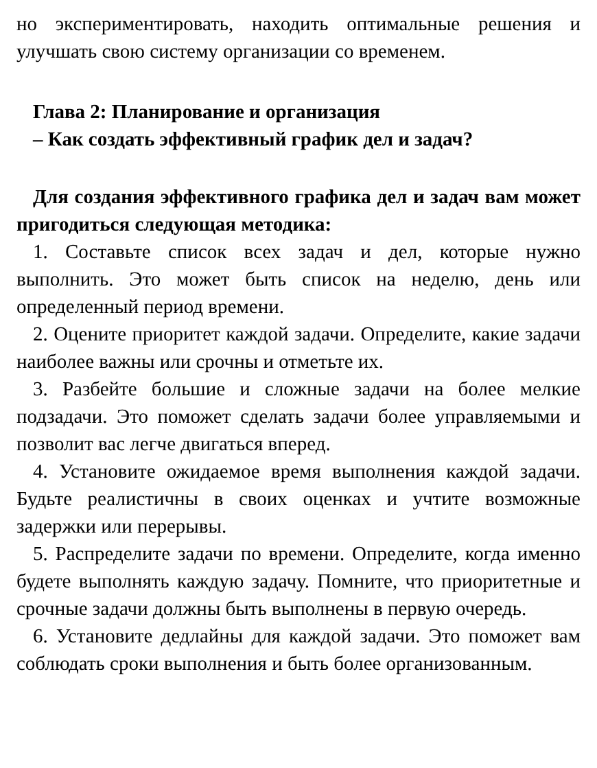но экспериментировать, находить оптимальные решения и улучшать свою систему организации со временем.
Глава 2: Планирование и организация
– Как создать эффективный график дел и задач?
Для создания эффективного графика дел и задач вам может пригодиться следующая методика:
1. Составьте список всех задач и дел, которые нужно выполнить. Это может быть список на неделю, день или определенный период времени.
2. Оцените приоритет каждой задачи. Определите, какие задачи наиболее важны или срочны и отметьте их.
3. Разбейте большие и сложные задачи на более мелкие подзадачи. Это поможет сделать задачи более управляемыми и позволит вас легче двигаться вперед.
4. Установите ожидаемое время выполнения каждой задачи. Будьте реалистичны в своих оценках и учтите возможные задержки или перерывы.
5. Распределите задачи по времени. Определите, когда именно будете выполнять каждую задачу. Помните, что приоритетные и срочные задачи должны быть выполнены в первую очередь.
6. Установите дедлайны для каждой задачи. Это поможет вам соблюдать сроки выполнения и быть более организованным.